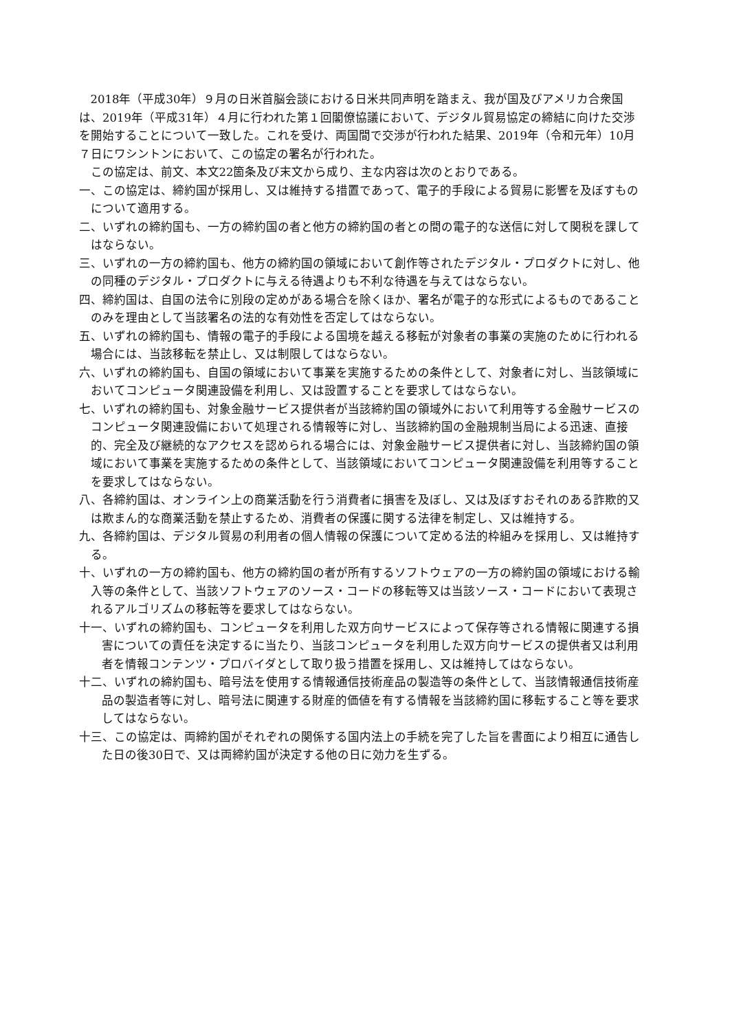2018年（平成30年）９月の日米首脳会談における日米共同声明を踏まえ、我が国及びアメリカ合衆国は、2019年（平成31年）４月に行われた第１回閣僚協議において、デジタル貿易協定の締結に向けた交渉を開始することについて一致した。これを受け、両国間で交渉が行われた結果、2019年（令和元年）10月７日にワシントンにおいて、この協定の署名が行われた。
この協定は、前文、本文22箇条及び末文から成り、主な内容は次のとおりである。
一、この協定は、締約国が採用し、又は維持する措置であって、電子的手段による貿易に影響を及ぼすものについて適用する。
二、いずれの締約国も、一方の締約国の者と他方の締約国の者との間の電子的な送信に対して関税を課してはならない。
三、いずれの一方の締約国も、他方の締約国の領域において創作等されたデジタル・プロダクトに対し、他の同種のデジタル・プロダクトに与える待遇よりも不利な待遇を与えてはならない。
四、締約国は、自国の法令に別段の定めがある場合を除くほか、署名が電子的な形式によるものであることのみを理由として当該署名の法的な有効性を否定してはならない。
五、いずれの締約国も、情報の電子的手段による国境を越える移転が対象者の事業の実施のために行われる場合には、当該移転を禁止し、又は制限してはならない。
六、いずれの締約国も、自国の領域において事業を実施するための条件として、対象者に対し、当該領域においてコンピュータ関連設備を利用し、又は設置することを要求してはならない。
七、いずれの締約国も、対象金融サービス提供者が当該締約国の領域外において利用等する金融サービスのコンピュータ関連設備において処理される情報等に対し、当該締約国の金融規制当局による迅速、直接的、完全及び継続的なアクセスを認められる場合には、対象金融サービス提供者に対し、当該締約国の領域において事業を実施するための条件として、当該領域においてコンピュータ関連設備を利用等することを要求してはならない。
八、各締約国は、オンライン上の商業活動を行う消費者に損害を及ぼし、又は及ぼすおそれのある詐欺的又は欺まん的な商業活動を禁止するため、消費者の保護に関する法律を制定し、又は維持する。
九、各締約国は、デジタル貿易の利用者の個人情報の保護について定める法的枠組みを採用し、又は維持する。
十、いずれの一方の締約国も、他方の締約国の者が所有するソフトウェアの一方の締約国の領域における輸入等の条件として、当該ソフトウェアのソース・コードの移転等又は当該ソース・コードにおいて表現されるアルゴリズムの移転等を要求してはならない。
十一、いずれの締約国も、コンピュータを利用した双方向サービスによって保存等される情報に関連する損害についての責任を決定するに当たり、当該コンピュータを利用した双方向サービスの提供者又は利用者を情報コンテンツ・プロバイダとして取り扱う措置を採用し、又は維持してはならない。
十二、いずれの締約国も、暗号法を使用する情報通信技術産品の製造等の条件として、当該情報通信技術産品の製造者等に対し、暗号法に関連する財産的価値を有する情報を当該締約国に移転すること等を要求してはならない。
十三、この協定は、両締約国がそれぞれの関係する国内法上の手続を完了した旨を書面により相互に通告した日の後30日で、又は両締約国が決定する他の日に効力を生ずる。